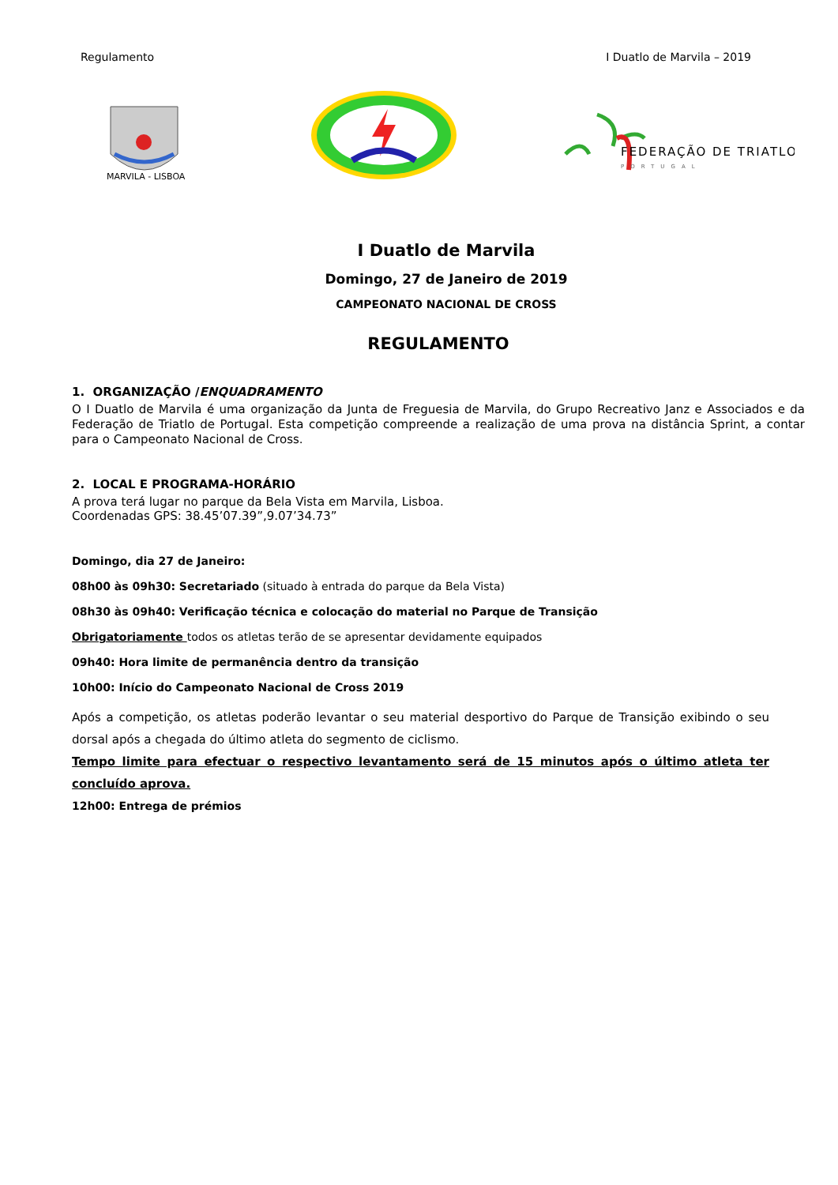Regulamento I Duatlo de Marvila – 2019
MARVILA - LISBOA
FEDERAÇÃO DE TRIATLO
PORTUGAL
I Duatlo de Marvila
Domingo, 27 de Janeiro de 2019
CAMPEONATO NACIONAL DE CROSS
REGULAMENTO
1. ORGANIZAÇÃO /ENQUADRAMENTO
O I Duatlo de Marvila é uma organização da Junta de Freguesia de Marvila, do Grupo Recreativo Janz e Associados e da Federação de Triatlo de Portugal. Esta competição compreende a realização de uma prova na distância Sprint, a contar para o Campeonato Nacional de Cross.
2. LOCAL E PROGRAMA-HORÁRIO
A prova terá lugar no parque da Bela Vista em Marvila, Lisboa.
Coordenadas GPS: 38.45’07.39”,9.07’34.73”
Domingo, dia 27 de Janeiro:
08h00 às 09h30: Secretariado (situado à entrada do parque da Bela Vista)
08h30 às 09h40: Verificação técnica e colocação do material no Parque de Transição
Obrigatoriamente todos os atletas terão de se apresentar devidamente equipados
09h40: Hora limite de permanência dentro da transição
10h00: Início do Campeonato Nacional de Cross 2019
Após a competição, os atletas poderão levantar o seu material desportivo do Parque de Transição exibindo o seu dorsal após a chegada do último atleta do segmento de ciclismo.
Tempo limite para efectuar o respectivo levantamento será de 15 minutos após o último atleta ter concluído aprova.
12h00: Entrega de prémios